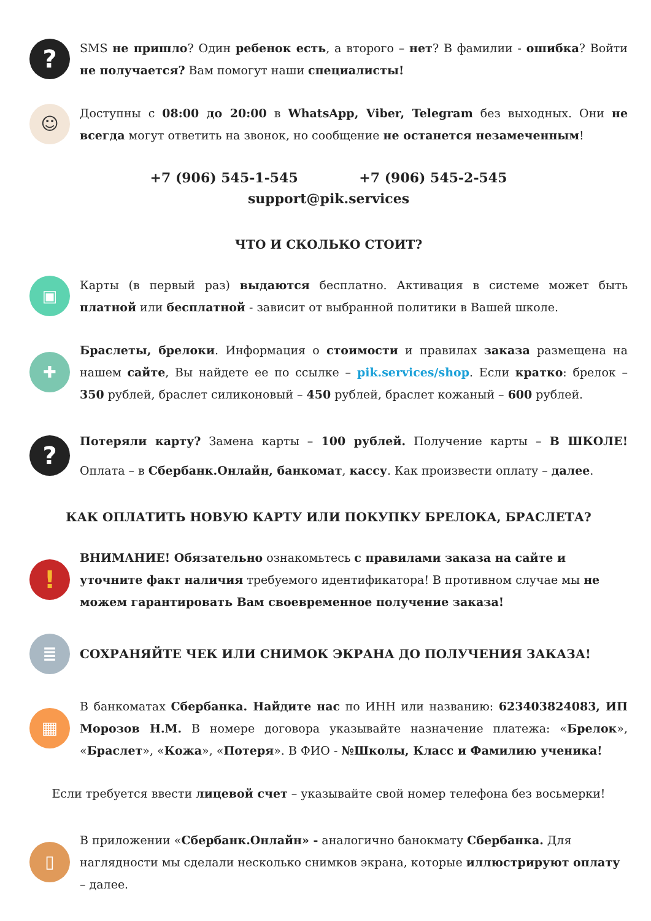?
SMS не пришло? Один ребенок есть, а второго – нет? В фамилии - ошибка? Войти не получается? Вам помогут наши специалисты!
☺
Доступны с 08:00 до 20:00 в WhatsApp, Viber, Telegram без выходных. Они не всегда могут ответить на звонок, но сообщение не останется незамеченным!
+7 (906) 545-1-545 +7 (906) 545-2-545
support@pik.services
ЧТО И СКОЛЬКО СТОИТ?
▣
Карты (в первый раз) выдаются бесплатно. Активация в системе может быть платной или бесплатной - зависит от выбранной политики в Вашей школе.
✚
Браслеты, брелоки. Информация о стоимости и правилах заказа размещена на нашем сайте, Вы найдете ее по ссылке – pik.services/shop. Если кратко: брелок – 350 рублей, браслет силиконовый – 450 рублей, браслет кожаный – 600 рублей.
?
Потеряли карту? Замена карты – 100 рублей. Получение карты – В ШКОЛЕ! Оплата – в Сбербанк.Онлайн, банкомат, кассу. Как произвести оплату – далее.
КАК ОПЛАТИТЬ НОВУЮ КАРТУ ИЛИ ПОКУПКУ БРЕЛОКА, БРАСЛЕТА?
!
ВНИМАНИЕ! Обязательно ознакомьтесь с правилами заказа на сайте и уточните факт наличия требуемого идентификатора! В противном случае мы не можем гарантировать Вам своевременное получение заказа!
≣
СОХРАНЯЙТЕ ЧЕК ИЛИ СНИМОК ЭКРАНА ДО ПОЛУЧЕНИЯ ЗАКАЗА!
▦
В банкоматах Сбербанка. Найдите нас по ИНН или названию: 623403824083, ИП Морозов Н.М. В номере договора указывайте назначение платежа: «Брелок», «Браслет», «Кожа», «Потеря». В ФИО - №Школы, Класс и Фамилию ученика!
Если требуется ввести лицевой счет – указывайте свой номер телефона без восьмерки!
▯
В приложении «Сбербанк.Онлайн» - аналогично банокмату Сбербанка. Для наглядности мы сделали несколько снимков экрана, которые иллюстрируют оплату – далее.